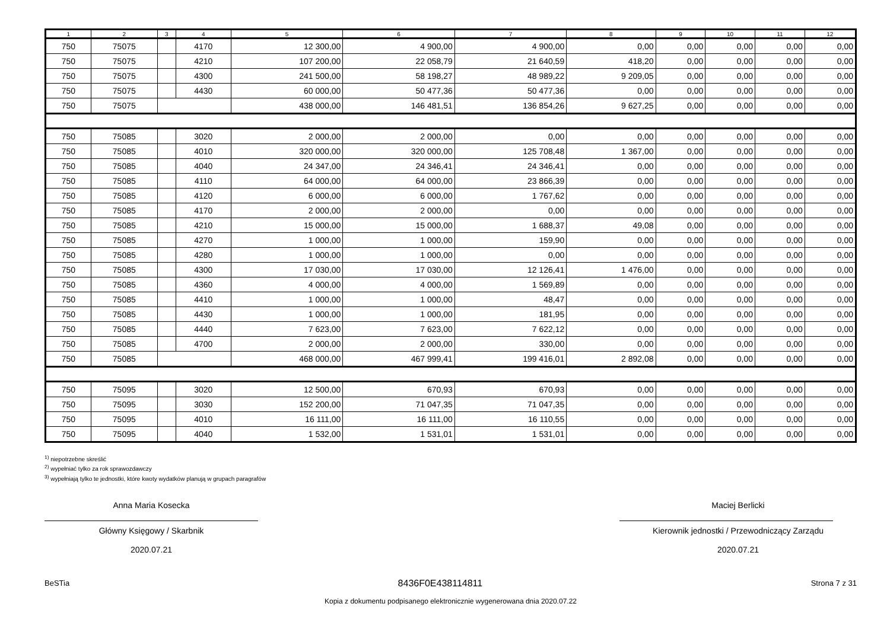| 1 | 2 | 3 | 4 | 5 | 6 | 7 | 8 | 9 | 10 | 11 | 12 |
| --- | --- | --- | --- | --- | --- | --- | --- | --- | --- | --- | --- |
| 750 | 75075 | | 4170 | 12 300,00 | 4 900,00 | 4 900,00 | 0,00 | 0,00 | 0,00 | 0,00 | 0,00 |
| 750 | 75075 | | 4210 | 107 200,00 | 22 058,79 | 21 640,59 | 418,20 | 0,00 | 0,00 | 0,00 | 0,00 |
| 750 | 75075 | | 4300 | 241 500,00 | 58 198,27 | 48 989,22 | 9 209,05 | 0,00 | 0,00 | 0,00 | 0,00 |
| 750 | 75075 | | 4430 | 60 000,00 | 50 477,36 | 50 477,36 | 0,00 | 0,00 | 0,00 | 0,00 | 0,00 |
| 750 | 75075 | | | 438 000,00 | 146 481,51 | 136 854,26 | 9 627,25 | 0,00 | 0,00 | 0,00 | 0,00 |
| 750 | 75085 | | 3020 | 2 000,00 | 2 000,00 | 0,00 | 0,00 | 0,00 | 0,00 | 0,00 | 0,00 |
| 750 | 75085 | | 4010 | 320 000,00 | 320 000,00 | 125 708,48 | 1 367,00 | 0,00 | 0,00 | 0,00 | 0,00 |
| 750 | 75085 | | 4040 | 24 347,00 | 24 346,41 | 24 346,41 | 0,00 | 0,00 | 0,00 | 0,00 | 0,00 |
| 750 | 75085 | | 4110 | 64 000,00 | 64 000,00 | 23 866,39 | 0,00 | 0,00 | 0,00 | 0,00 | 0,00 |
| 750 | 75085 | | 4120 | 6 000,00 | 6 000,00 | 1 767,62 | 0,00 | 0,00 | 0,00 | 0,00 | 0,00 |
| 750 | 75085 | | 4170 | 2 000,00 | 2 000,00 | 0,00 | 0,00 | 0,00 | 0,00 | 0,00 | 0,00 |
| 750 | 75085 | | 4210 | 15 000,00 | 15 000,00 | 1 688,37 | 49,08 | 0,00 | 0,00 | 0,00 | 0,00 |
| 750 | 75085 | | 4270 | 1 000,00 | 1 000,00 | 159,90 | 0,00 | 0,00 | 0,00 | 0,00 | 0,00 |
| 750 | 75085 | | 4280 | 1 000,00 | 1 000,00 | 0,00 | 0,00 | 0,00 | 0,00 | 0,00 | 0,00 |
| 750 | 75085 | | 4300 | 17 030,00 | 17 030,00 | 12 126,41 | 1 476,00 | 0,00 | 0,00 | 0,00 | 0,00 |
| 750 | 75085 | | 4360 | 4 000,00 | 4 000,00 | 1 569,89 | 0,00 | 0,00 | 0,00 | 0,00 | 0,00 |
| 750 | 75085 | | 4410 | 1 000,00 | 1 000,00 | 48,47 | 0,00 | 0,00 | 0,00 | 0,00 | 0,00 |
| 750 | 75085 | | 4430 | 1 000,00 | 1 000,00 | 181,95 | 0,00 | 0,00 | 0,00 | 0,00 | 0,00 |
| 750 | 75085 | | 4440 | 7 623,00 | 7 623,00 | 7 622,12 | 0,00 | 0,00 | 0,00 | 0,00 | 0,00 |
| 750 | 75085 | | 4700 | 2 000,00 | 2 000,00 | 330,00 | 0,00 | 0,00 | 0,00 | 0,00 | 0,00 |
| 750 | 75085 | | | 468 000,00 | 467 999,41 | 199 416,01 | 2 892,08 | 0,00 | 0,00 | 0,00 | 0,00 |
| 750 | 75095 | | 3020 | 12 500,00 | 670,93 | 670,93 | 0,00 | 0,00 | 0,00 | 0,00 | 0,00 |
| 750 | 75095 | | 3030 | 152 200,00 | 71 047,35 | 71 047,35 | 0,00 | 0,00 | 0,00 | 0,00 | 0,00 |
| 750 | 75095 | | 4010 | 16 111,00 | 16 111,00 | 16 110,55 | 0,00 | 0,00 | 0,00 | 0,00 | 0,00 |
| 750 | 75095 | | 4040 | 1 532,00 | 1 531,01 | 1 531,01 | 0,00 | 0,00 | 0,00 | 0,00 | 0,00 |
<sup>1)</sup> niepotrzebne skreślić
<sup>2)</sup> wypełniać tylko za rok sprawozdawczy
<sup>3)</sup> wypełniają tylko te jednostki, które kwoty wydatków planują w grupach paragrafów
Anna Maria Kosecka
Główny Księgowy / Skarbnik
2020.07.21
Maciej Berlicki
Kierownik jednostki / Przewodniczący Zarządu
2020.07.21
BeSTia 8436F0E438114811 Strona 7 z 31
Kopia z dokumentu podpisanego elektronicznie wygenerowana dnia 2020.07.22